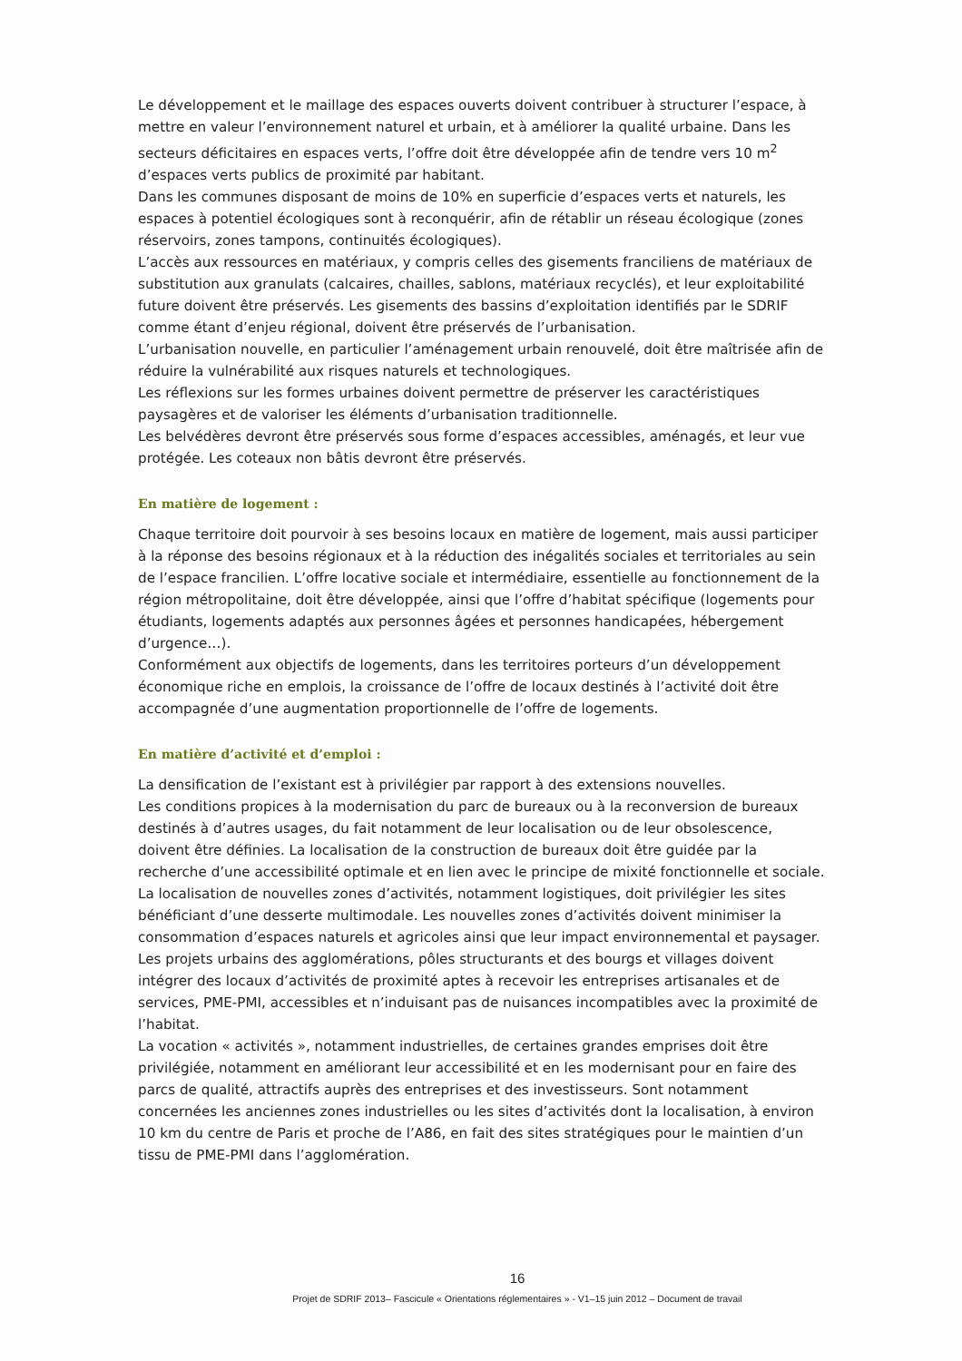Le développement et le maillage des espaces ouverts doivent contribuer à structurer l’espace, à mettre en valeur l’environnement naturel et urbain, et à améliorer la qualité urbaine. Dans les secteurs déficitaires en espaces verts, l’offre doit être développée afin de tendre vers 10 m<sup>2</sup> d’espaces verts publics de proximité par habitant.
Dans les communes disposant de moins de 10% en superficie d’espaces verts et naturels, les espaces à potentiel écologiques sont à reconquérir, afin de rétablir un réseau écologique (zones réservoirs, zones tampons, continuités écologiques).
L’accès aux ressources en matériaux, y compris celles des gisements franciliens de matériaux de substitution aux granulats (calcaires, chailles, sablons, matériaux recyclés), et leur exploitabilité future doivent être préservés. Les gisements des bassins d’exploitation identifiés par le SDRIF comme étant d’enjeu régional, doivent être préservés de l’urbanisation.
L’urbanisation nouvelle, en particulier l’aménagement urbain renouvelé, doit être maîtrisée afin de réduire la vulnérabilité aux risques naturels et technologiques.
Les réflexions sur les formes urbaines doivent permettre de préserver les caractéristiques paysagères et de valoriser les éléments d’urbanisation traditionnelle.
Les belvédères devront être préservés sous forme d’espaces accessibles, aménagés, et leur vue protégée. Les coteaux non bâtis devront être préservés.
En matière de logement :
Chaque territoire doit pourvoir à ses besoins locaux en matière de logement, mais aussi participer à la réponse des besoins régionaux et à la réduction des inégalités sociales et territoriales au sein de l’espace francilien. L’offre locative sociale et intermédiaire, essentielle au fonctionnement de la région métropolitaine, doit être développée, ainsi que l’offre d’habitat spécifique (logements pour étudiants, logements adaptés aux personnes âgées et personnes handicapées, hébergement d’urgence…).
Conformément aux objectifs de logements, dans les territoires porteurs d’un développement économique riche en emplois, la croissance de l’offre de locaux destinés à l’activité doit être accompagnée d’une augmentation proportionnelle de l’offre de logements.
En matière d’activité et d’emploi :
La densification de l’existant est à privilégier par rapport à des extensions nouvelles.
Les conditions propices à la modernisation du parc de bureaux ou à la reconversion de bureaux destinés à d’autres usages, du fait notamment de leur localisation ou de leur obsolescence, doivent être définies. La localisation de la construction de bureaux doit être guidée par la recherche d’une accessibilité optimale et en lien avec le principe de mixité fonctionnelle et sociale.
La localisation de nouvelles zones d’activités, notamment logistiques, doit privilégier les sites bénéficiant d’une desserte multimodale. Les nouvelles zones d’activités doivent minimiser la consommation d’espaces naturels et agricoles ainsi que leur impact environnemental et paysager.
Les projets urbains des agglomérations, pôles structurants et des bourgs et villages doivent intégrer des locaux d’activités de proximité aptes à recevoir les entreprises artisanales et de services, PME-PMI, accessibles et n’induisant pas de nuisances incompatibles avec la proximité de l’habitat.
La vocation « activités », notamment industrielles, de certaines grandes emprises doit être privilégiée, notamment en améliorant leur accessibilité et en les modernisant pour en faire des parcs de qualité, attractifs auprès des entreprises et des investisseurs. Sont notamment concernées les anciennes zones industrielles ou les sites d’activités dont la localisation, à environ 10 km du centre de Paris et proche de l’A86, en fait des sites stratégiques pour le maintien d’un tissu de PME-PMI dans l’agglomération.
16
Projet de SDRIF 2013– Fascicule « Orientations réglementaires » - V1–15 juin 2012 – Document de travail